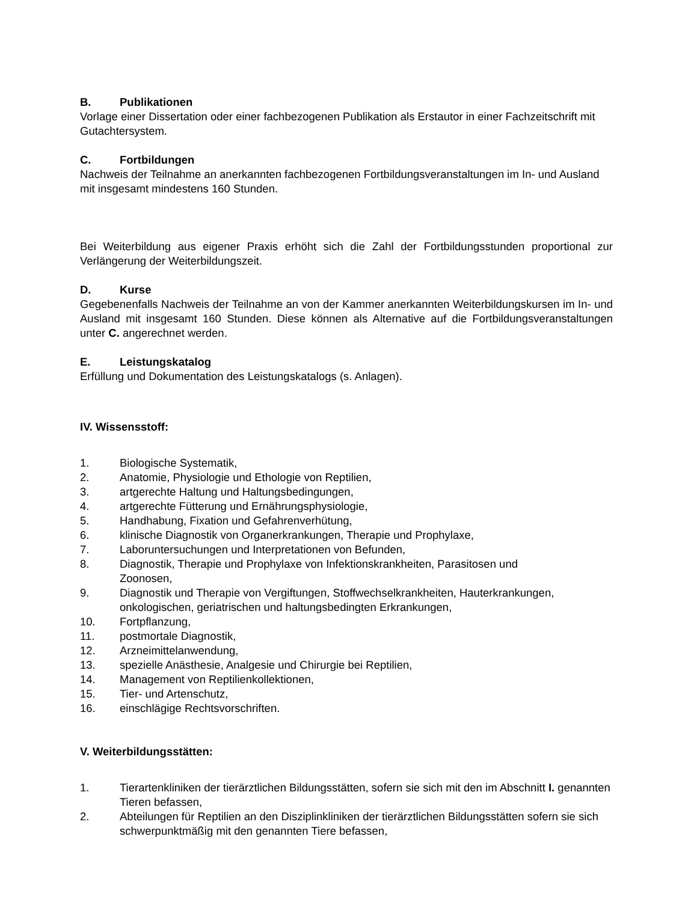B. Publikationen
Vorlage einer Dissertation oder einer fachbezogenen Publikation als Erstautor in einer Fachzeitschrift mit Gutachtersystem.
C. Fortbildungen
Nachweis der Teilnahme an anerkannten fachbezogenen Fortbildungsveranstaltungen im In- und Ausland mit insgesamt mindestens 160 Stunden.
Bei Weiterbildung aus eigener Praxis erhöht sich die Zahl der Fortbildungsstunden proportional zur Verlängerung der Weiterbildungszeit.
D. Kurse
Gegebenenfalls Nachweis der Teilnahme an von der Kammer anerkannten Weiterbildungskursen im In- und Ausland mit insgesamt 160 Stunden. Diese können als Alternative auf die Fortbildungsveranstaltungen unter C. angerechnet werden.
E. Leistungskatalog
Erfüllung und Dokumentation des Leistungskatalogs (s. Anlagen).
IV. Wissensstoff:
1. Biologische Systematik,
2. Anatomie, Physiologie und Ethologie von Reptilien,
3. artgerechte Haltung und Haltungsbedingungen,
4. artgerechte Fütterung und Ernährungsphysiologie,
5. Handhabung, Fixation und Gefahrenverhütung,
6. klinische Diagnostik von Organerkrankungen, Therapie und Prophylaxe,
7. Laboruntersuchungen und Interpretationen von Befunden,
8. Diagnostik, Therapie und Prophylaxe von Infektionskrankheiten, Parasitosen und
Zoonosen,
9. Diagnostik und Therapie von Vergiftungen, Stoffwechselkrankheiten, Hauterkrankungen, onkologischen, geriatrischen und haltungsbedingten Erkrankungen,
10. Fortpflanzung,
11. postmortale Diagnostik,
12. Arzneimittelanwendung,
13. spezielle Anästhesie, Analgesie und Chirurgie bei Reptilien,
14. Management von Reptilienkollektionen,
15. Tier- und Artenschutz,
16. einschlägige Rechtsvorschriften.
V. Weiterbildungsstätten:
1. Tierartenkliniken der tierärztlichen Bildungsstätten, sofern sie sich mit den im Abschnitt I. genannten Tieren befassen,
2. Abteilungen für Reptilien an den Disziplinkliniken der tierärztlichen Bildungsstätten sofern sie sich schwerpunktmäßig mit den genannten Tiere befassen,